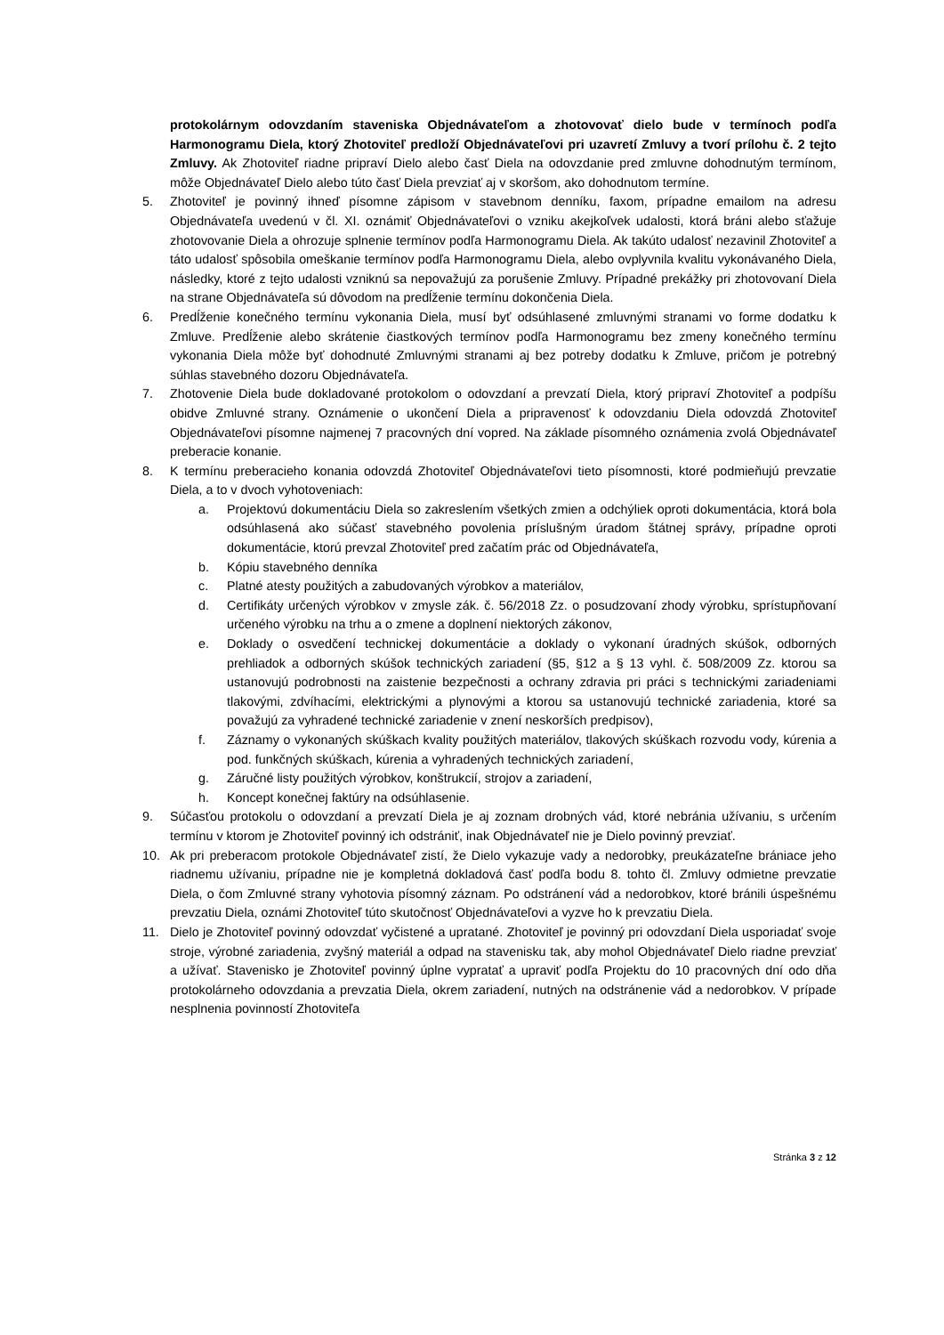protokolárnym odovzdaním staveniska Objednávateľom a zhotovovať dielo bude v termínoch podľa Harmonogramu Diela, ktorý Zhotoviteľ predloží Objednávateľovi pri uzavretí Zmluvy a tvorí prílohu č. 2 tejto Zmluvy. Ak Zhotoviteľ riadne pripraví Dielo alebo časť Diela na odovzdanie pred zmluvne dohodnutým termínom, môže Objednávateľ Dielo alebo túto časť Diela prevziať aj v skoršom, ako dohodnutom termíne.
5. Zhotoviteľ je povinný ihneď písomne zápisom v stavebnom denníku, faxom, prípadne emailom na adresu Objednávateľa uvedenú v čl. XI. oznámiť Objednávateľovi o vzniku akejkoľvek udalosti, ktorá bráni alebo sťažuje zhotovovanie Diela a ohrozuje splnenie termínov podľa Harmonogramu Diela. Ak takúto udalosť nezavinil Zhotoviteľ a táto udalosť spôsobila omeškanie termínov podľa Harmonogramu Diela, alebo ovplyvnila kvalitu vykonávaného Diela, následky, ktoré z tejto udalosti vzniknú sa nepovažujú za porušenie Zmluvy. Prípadné prekážky pri zhotovovaní Diela na strane Objednávateľa sú dôvodom na predĺženie termínu dokončenia Diela.
6. Predĺženie konečného termínu vykonania Diela, musí byť odsúhlasené zmluvnými stranami vo forme dodatku k Zmluve. Predĺženie alebo skrátenie čiastkových termínov podľa Harmonogramu bez zmeny konečného termínu vykonania Diela môže byť dohodnuté Zmluvnými stranami aj bez potreby dodatku k Zmluve, pričom je potrebný súhlas stavebného dozoru Objednávateľa.
7. Zhotovenie Diela bude dokladované protokolom o odovzdaní a prevzatí Diela, ktorý pripraví Zhotoviteľ a podpíšu obidve Zmluvné strany. Oznámenie o ukončení Diela a pripravenosť k odovzdaniu Diela odovzdá Zhotoviteľ Objednávateľovi písomne najmenej 7 pracovných dní vopred. Na základe písomného oznámenia zvolá Objednávateľ preberacie konanie.
8. K termínu preberacieho konania odovzdá Zhotoviteľ Objednávateľovi tieto písomnosti, ktoré podmieňujú prevzatie Diela, a to v dvoch vyhotoveniach:
a. Projektovú dokumentáciu Diela so zakreslením všetkých zmien a odchýliek oproti dokumentácia, ktorá bola odsúhlasená ako súčasť stavebného povolenia príslušným úradom štátnej správy, prípadne oproti dokumentácie, ktorú prevzal Zhotoviteľ pred začatím prác od Objednávateľa,
b. Kópiu stavebného denníka
c. Platné atesty použitých a zabudovaných výrobkov a materiálov,
d. Certifikáty určených výrobkov v zmysle zák. č. 56/2018 Zz. o posudzovaní zhody výrobku, sprístupňovaní určeného výrobku na trhu a o zmene a doplnení niektorých zákonov,
e. Doklady o osvedčení technickej dokumentácie a doklady o vykonaní úradných skúšok, odborných prehliadok a odborných skúšok technických zariadení (§5, §12 a § 13 vyhl. č. 508/2009 Zz. ktorou sa ustanovujú podrobnosti na zaistenie bezpečnosti a ochrany zdravia pri práci s technickými zariadeniami tlakovými, zdvíhacími, elektrickými a plynovými a ktorou sa ustanovujú technické zariadenia, ktoré sa považujú za vyhradené technické zariadenie v znení neskorších predpisov),
f. Záznamy o vykonaných skúškach kvality použitých materiálov, tlakových skúškach rozvodu vody, kúrenia a pod. funkčných skúškach, kúrenia a vyhradených technických zariadení,
g. Záručné listy použitých výrobkov, konštrukcií, strojov a zariadení,
h. Koncept konečnej faktúry na odsúhlasenie.
9. Súčasťou protokolu o odovzdaní a prevzatí Diela je aj zoznam drobných vád, ktoré nebránia užívaniu, s určením termínu v ktorom je Zhotoviteľ povinný ich odstrániť, inak Objednávateľ nie je Dielo povinný prevziať.
10. Ak pri preberacom protokole Objednávateľ zistí, že Dielo vykazuje vady a nedorobky, preukázateľne brániace jeho riadnemu užívaniu, prípadne nie je kompletná dokladová časť podľa bodu 8. tohto čl. Zmluvy odmietne prevzatie Diela, o čom Zmluvné strany vyhotovia písomný záznam. Po odstránení vád a nedorobkov, ktoré bránili úspešnému prevzatiu Diela, oznámi Zhotoviteľ túto skutočnosť Objednávateľovi a vyzve ho k prevzatiu Diela.
11. Dielo je Zhotoviteľ povinný odovzdať vyčistené a upratané. Zhotoviteľ je povinný pri odovzdaní Diela usporiadať svoje stroje, výrobné zariadenia, zvyšný materiál a odpad na stavenisku tak, aby mohol Objednávateľ Dielo riadne prevziať a užívať. Stavenisko je Zhotoviteľ povinný úplne vypratať a upraviť podľa Projektu do 10 pracovných dní odo dňa protokolárneho odovzdania a prevzatia Diela, okrem zariadení, nutných na odstránenie vád a nedorobkov. V prípade nesplnenia povinností Zhotoviteľa
Stránka 3 z 12